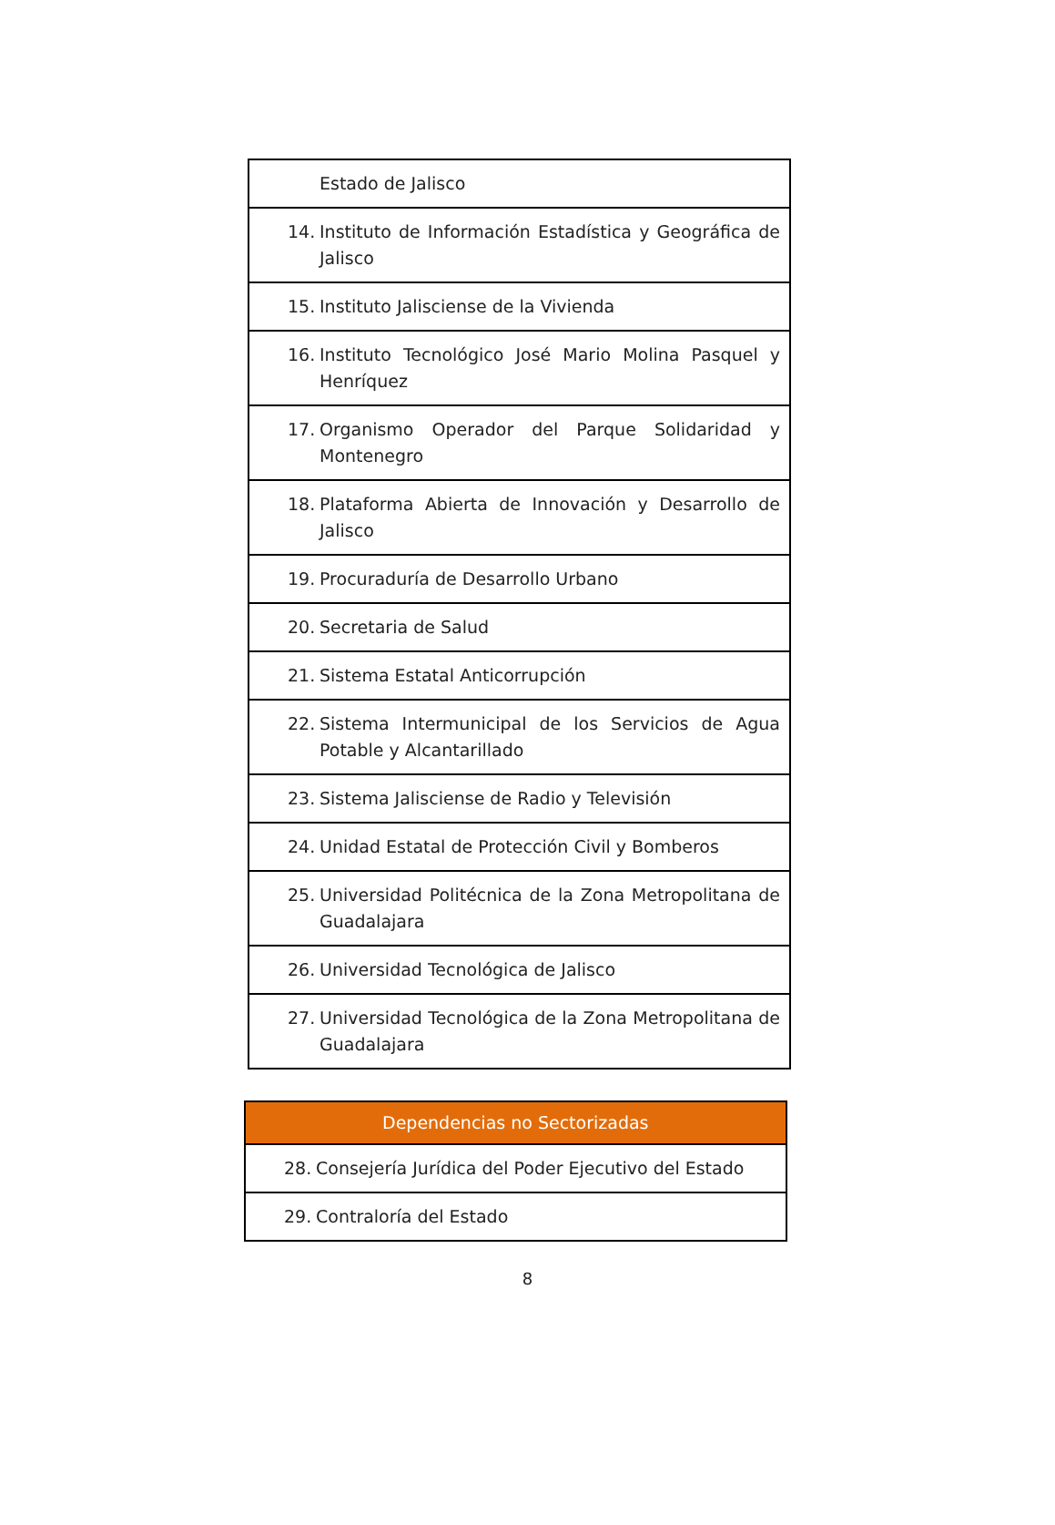| Estado de Jalisco |
| 14. Instituto de Información Estadística y Geográfica de Jalisco |
| 15. Instituto Jalisciense de la Vivienda |
| 16. Instituto Tecnológico José Mario Molina Pasquel y Henríquez |
| 17. Organismo Operador del Parque Solidaridad y Montenegro |
| 18. Plataforma Abierta de Innovación y Desarrollo de Jalisco |
| 19. Procuraduría de Desarrollo Urbano |
| 20. Secretaria de Salud |
| 21. Sistema Estatal Anticorrupción |
| 22. Sistema Intermunicipal de los Servicios de Agua Potable y Alcantarillado |
| 23. Sistema Jalisciense de Radio y Televisión |
| 24. Unidad Estatal de Protección Civil y Bomberos |
| 25. Universidad Politécnica de la Zona Metropolitana de Guadalajara |
| 26. Universidad Tecnológica de Jalisco |
| 27. Universidad Tecnológica de la Zona Metropolitana de Guadalajara |
| Dependencias no Sectorizadas |
| --- |
| 28. Consejería Jurídica del Poder Ejecutivo del Estado |
| 29. Contraloría del Estado |
8